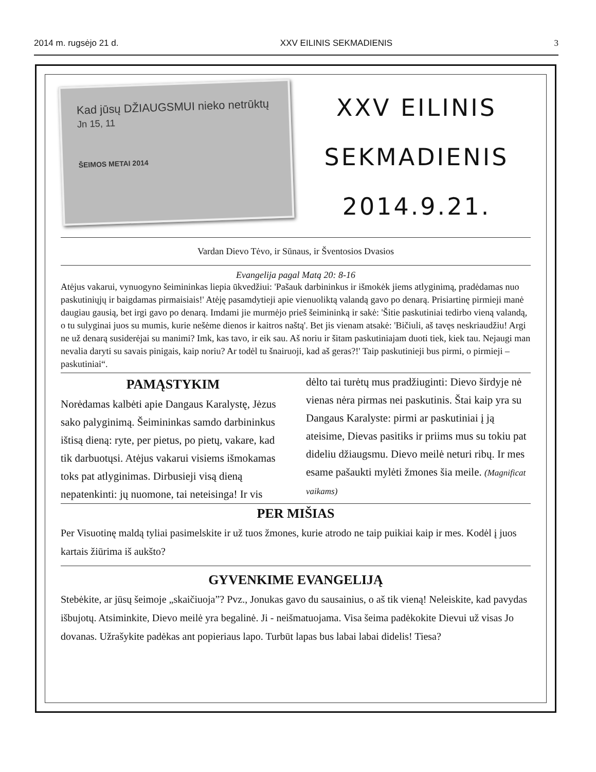2014 m. rugsėjo 21 d. XXV EILINIS SEKMADIENIS 3
Kad jūsų DŽIAUGSMUI nieko netrūktų Jn 15, 11
ŠEIMOS METAI 2014
XXV EILINIS
SEKMADIENIS
2014.9.21.
Vardan Dievo Tėvo, ir Sūnaus, ir Šventosios Dvasios
Evangelija pagal Matą 20: 8-16
Atėjus vakarui, vynuogyno šeimininkas liepia ūkvedžiui: 'Pašauk darbininkus ir išmokėk jiems atlyginimą, pradėdamas nuo paskutiniųjų ir baigdamas pirmaisiais!' Atėję pasamdytieji apie vienuoliktą valandą gavo po denarą. Prisiartinę pirmieji manė daugiau gausią, bet irgi gavo po denarą. Imdami jie murmėjo prieš šeimininką ir sakė: 'Šitie paskutiniai tedirbo vieną valandą, o tu sulyginai juos su mumis, kurie nešėme dienos ir kaitros naštą'. Bet jis vienam atsakė: 'Bičiuli, aš tavęs neskriaudžiu! Argi ne už denarą susiderėjai su manimi? Imk, kas tavo, ir eik sau. Aš noriu ir šitam paskutiniajam duoti tiek, kiek tau. Nejaugi man nevalia daryti su savais pinigais, kaip noriu? Ar todėl tu šnairuoji, kad aš geras?!' Taip paskutinieji bus pirmi, o pirmieji – paskutiniai“.
PAMĄSTYKIM
Norėdamas kalbėti apie Dangaus Karalystę, Jėzus sako palyginimą. Šeimininkas samdo darbininkus ištisą dieną: ryte, per pietus, po pietų, vakare, kad tik darbuotųsi. Atėjus vakarui visiems išmokamas toks pat atlyginimas. Dirbusieji visą dieną nepatenkinti: jų nuomone, tai neteisinga! Ir vis
dėlto tai turėtų mus pradžiuginti: Dievo širdyje nė vienas nėra pirmas nei paskutinis. Štai kaip yra su Dangaus Karalyste: pirmi ar paskutiniai į ją ateisime, Dievas pasitiks ir priims mus su tokiu pat dideliu džiaugsmu. Dievo meilė neturi ribų. Ir mes esame pašaukti mylėti žmones šia meile. (Magnificat vaikams)
PER MIŠIAS
Per Visuotinę maldą tyliai pasimelskite ir už tuos žmones, kurie atrodo ne taip puikiai kaip ir mes. Kodėl į juos kartais žiūrima iš aukšto?
GYVENKIME EVANGELIJĄ
Stebėkite, ar jūsų šeimoje „skaičiuoja”? Pvz., Jonukas gavo du sausainius, o aš tik vieną! Neleiskite, kad pavydas išbujotų. Atsiminkite, Dievo meilė yra begalinė. Ji - neišmatuojama. Visa šeima padėkokite Dievui už visas Jo dovanas. Užrašykite padėkas ant popieriaus lapo. Turbūt lapas bus labai labai didelis! Tiesa?